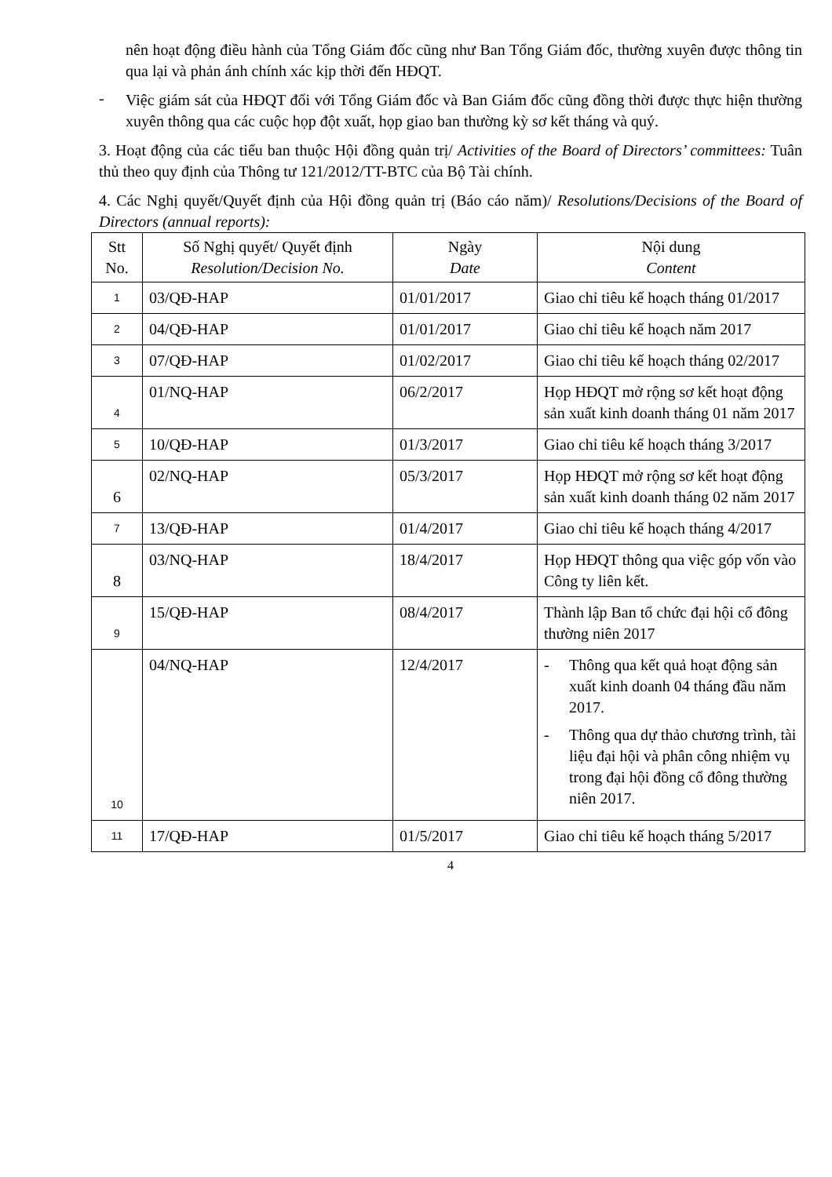nên hoạt động điều hành của Tổng Giám đốc cũng như Ban Tổng Giám đốc, thường xuyên được thông tin qua lại và phản ánh chính xác kịp thời đến HĐQT.
-
Việc giám sát của HĐQT đối với Tổng Giám đốc và Ban Giám đốc cũng đồng thời được thực hiện thường xuyên thông qua các cuộc họp đột xuất, họp giao ban thường kỳ sơ kết tháng và quý.
3. Hoạt động của các tiểu ban thuộc Hội đồng quản trị/ Activities of the Board of Directors’ committees: Tuân thủ theo quy định của Thông tư 121/2012/TT-BTC của Bộ Tài chính.
4. Các Nghị quyết/Quyết định của Hội đồng quản trị (Báo cáo năm)/ Resolutions/Decisions of the Board of Directors (annual reports):
| Stt No. | Số Nghị quyết/ Quyết định Resolution/Decision No. | Ngày Date | Nội dung Content |
| --- | --- | --- | --- |
| 1 | 03/QĐ-HAP | 01/01/2017 | Giao chỉ tiêu kế hoạch tháng 01/2017 |
| 2 | 04/QĐ-HAP | 01/01/2017 | Giao chỉ tiêu kế hoạch năm 2017 |
| 3 | 07/QĐ-HAP | 01/02/2017 | Giao chỉ tiêu kế hoạch tháng 02/2017 |
| 4 | 01/NQ-HAP | 06/2/2017 | Họp HĐQT mở rộng sơ kết hoạt động sản xuất kinh doanh tháng 01 năm 2017 |
| 5 | 10/QĐ-HAP | 01/3/2017 | Giao chỉ tiêu kế hoạch tháng 3/2017 |
| 6 | 02/NQ-HAP | 05/3/2017 | Họp HĐQT mở rộng sơ kết hoạt động sản xuất kinh doanh tháng 02 năm 2017 |
| 7 | 13/QĐ-HAP | 01/4/2017 | Giao chỉ tiêu kế hoạch tháng 4/2017 |
| 8 | 03/NQ-HAP | 18/4/2017 | Họp HĐQT thông qua việc góp vốn vào Công ty liên kết. |
| 9 | 15/QĐ-HAP | 08/4/2017 | Thành lập Ban tổ chức đại hội cổ đông thường niên 2017 |
| 10 | 04/NQ-HAP | 12/4/2017 | - Thông qua kết quả hoạt động sản xuất kinh doanh 04 tháng đầu năm 2017. - Thông qua dự thảo chương trình, tài liệu đại hội và phân công nhiệm vụ trong đại hội đồng cổ đông thường niên 2017. |
| 11 | 17/QĐ-HAP | 01/5/2017 | Giao chỉ tiêu kế hoạch tháng 5/2017 |
4